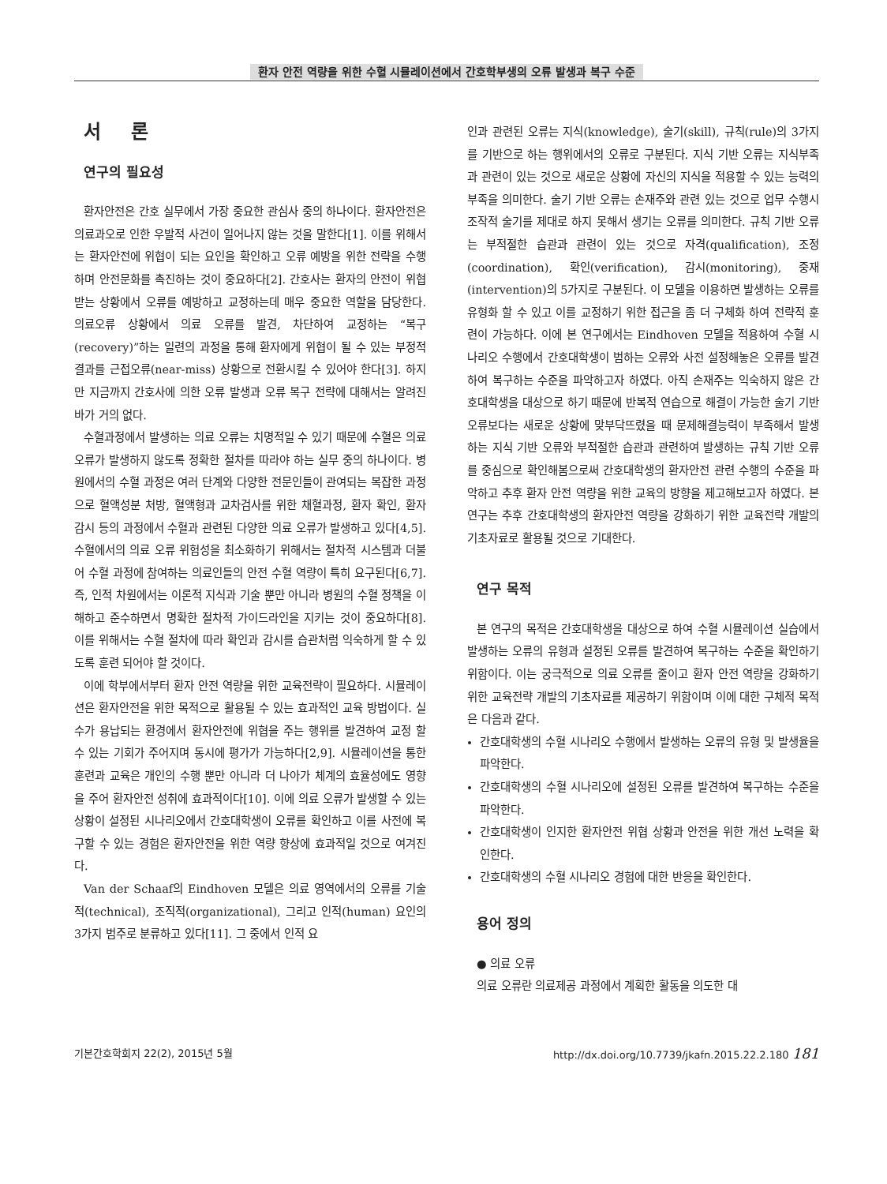환자 안전 역량을 위한 수혈 시뮬레이션에서 간호학부생의 오류 발생과 복구 수준
서 론
연구의 필요성
환자안전은 간호 실무에서 가장 중요한 관심사 중의 하나이다. 환자안전은 의료과오로 인한 우발적 사건이 일어나지 않는 것을 말한다[1]. 이를 위해서는 환자안전에 위협이 되는 요인을 확인하고 오류 예방을 위한 전략을 수행하며 안전문화를 촉진하는 것이 중요하다[2]. 간호사는 환자의 안전이 위협받는 상황에서 오류를 예방하고 교정하는데 매우 중요한 역할을 담당한다. 의료오류 상황에서 의료 오류를 발견, 차단하여 교정하는 “복구(recovery)”하는 일련의 과정을 통해 환자에게 위협이 될 수 있는 부정적 결과를 근접오류(near-miss) 상황으로 전환시킬 수 있어야 한다[3]. 하지만 지금까지 간호사에 의한 오류 발생과 오류 복구 전략에 대해서는 알려진 바가 거의 없다.
수혈과정에서 발생하는 의료 오류는 치명적일 수 있기 때문에 수혈은 의료 오류가 발생하지 않도록 정확한 절차를 따라야 하는 실무 중의 하나이다. 병원에서의 수혈 과정은 여러 단계와 다양한 전문인들이 관여되는 복잡한 과정으로 혈액성분 처방, 혈액형과 교차검사를 위한 채혈과정, 환자 확인, 환자 감시 등의 과정에서 수혈과 관련된 다양한 의료 오류가 발생하고 있다[4,5]. 수혈에서의 의료 오류 위험성을 최소화하기 위해서는 절차적 시스템과 더불어 수혈 과정에 참여하는 의료인들의 안전 수혈 역량이 특히 요구된다[6,7]. 즉, 인적 차원에서는 이론적 지식과 기술 뿐만 아니라 병원의 수혈 정책을 이해하고 준수하면서 명확한 절차적 가이드라인을 지키는 것이 중요하다[8]. 이를 위해서는 수혈 절차에 따라 확인과 감시를 습관처럼 익숙하게 할 수 있도록 훈련 되어야 할 것이다.
이에 학부에서부터 환자 안전 역량을 위한 교육전략이 필요하다. 시뮬레이션은 환자안전을 위한 목적으로 활용될 수 있는 효과적인 교육 방법이다. 실수가 용납되는 환경에서 환자안전에 위협을 주는 행위를 발견하여 교정 할 수 있는 기회가 주어지며 동시에 평가가 가능하다[2,9]. 시뮬레이션을 통한 훈련과 교육은 개인의 수행 뿐만 아니라 더 나아가 체계의 효율성에도 영향을 주어 환자안전 성취에 효과적이다[10]. 이에 의료 오류가 발생할 수 있는 상황이 설정된 시나리오에서 간호대학생이 오류를 확인하고 이를 사전에 복구할 수 있는 경험은 환자안전을 위한 역량 향상에 효과적일 것으로 여겨진다.
Van der Schaaf의 Eindhoven 모델은 의료 영역에서의 오류를 기술적(technical), 조직적(organizational), 그리고 인적(human) 요인의 3가지 범주로 분류하고 있다[11]. 그 중에서 인적 요
인과 관련된 오류는 지식(knowledge), 술기(skill), 규칙(rule)의 3가지를 기반으로 하는 행위에서의 오류로 구분된다. 지식 기반 오류는 지식부족과 관련이 있는 것으로 새로운 상황에 자신의 지식을 적용할 수 있는 능력의 부족을 의미한다. 술기 기반 오류는 손재주와 관련 있는 것으로 업무 수행시 조작적 술기를 제대로 하지 못해서 생기는 오류를 의미한다. 규칙 기반 오류는 부적절한 습관과 관련이 있는 것으로 자격(qualification), 조정(coordination), 확인(verification), 감시(monitoring), 중재(intervention)의 5가지로 구분된다. 이 모델을 이용하면 발생하는 오류를 유형화 할 수 있고 이를 교정하기 위한 접근을 좀 더 구체화 하여 전략적 훈련이 가능하다. 이에 본 연구에서는 Eindhoven 모델을 적용하여 수혈 시나리오 수행에서 간호대학생이 범하는 오류와 사전 설정해놓은 오류를 발견하여 복구하는 수준을 파악하고자 하였다. 아직 손재주는 익숙하지 않은 간호대학생을 대상으로 하기 때문에 반복적 연습으로 해결이 가능한 술기 기반 오류보다는 새로운 상황에 맞부닥뜨렸을 때 문제해결능력이 부족해서 발생하는 지식 기반 오류와 부적절한 습관과 관련하여 발생하는 규칙 기반 오류를 중심으로 확인해봄으로써 간호대학생의 환자안전 관련 수행의 수준을 파악하고 추후 환자 안전 역량을 위한 교육의 방향을 제고해보고자 하였다. 본 연구는 추후 간호대학생의 환자안전 역량을 강화하기 위한 교육전략 개발의 기초자료로 활용될 것으로 기대한다.
연구 목적
본 연구의 목적은 간호대학생을 대상으로 하여 수혈 시뮬레이션 실습에서 발생하는 오류의 유형과 설정된 오류를 발견하여 복구하는 수준을 확인하기 위함이다. 이는 궁극적으로 의료 오류를 줄이고 환자 안전 역량을 강화하기 위한 교육전략 개발의 기초자료를 제공하기 위함이며 이에 대한 구체적 목적은 다음과 같다.
간호대학생의 수혈 시나리오 수행에서 발생하는 오류의 유형 및 발생율을 파악한다.
간호대학생의 수혈 시나리오에 설정된 오류를 발견하여 복구하는 수준을 파악한다.
간호대학생이 인지한 환자안전 위협 상황과 안전을 위한 개선 노력을 확인한다.
간호대학생의 수혈 시나리오 경험에 대한 반응을 확인한다.
용어 정의
● 의료 오류
의료 오류란 의료제공 과정에서 계획한 활동을 의도한 대
기본간호학회지 22(2), 2015년 5월 http://dx.doi.org/10.7739/jkafn.2015.22.2.180 181